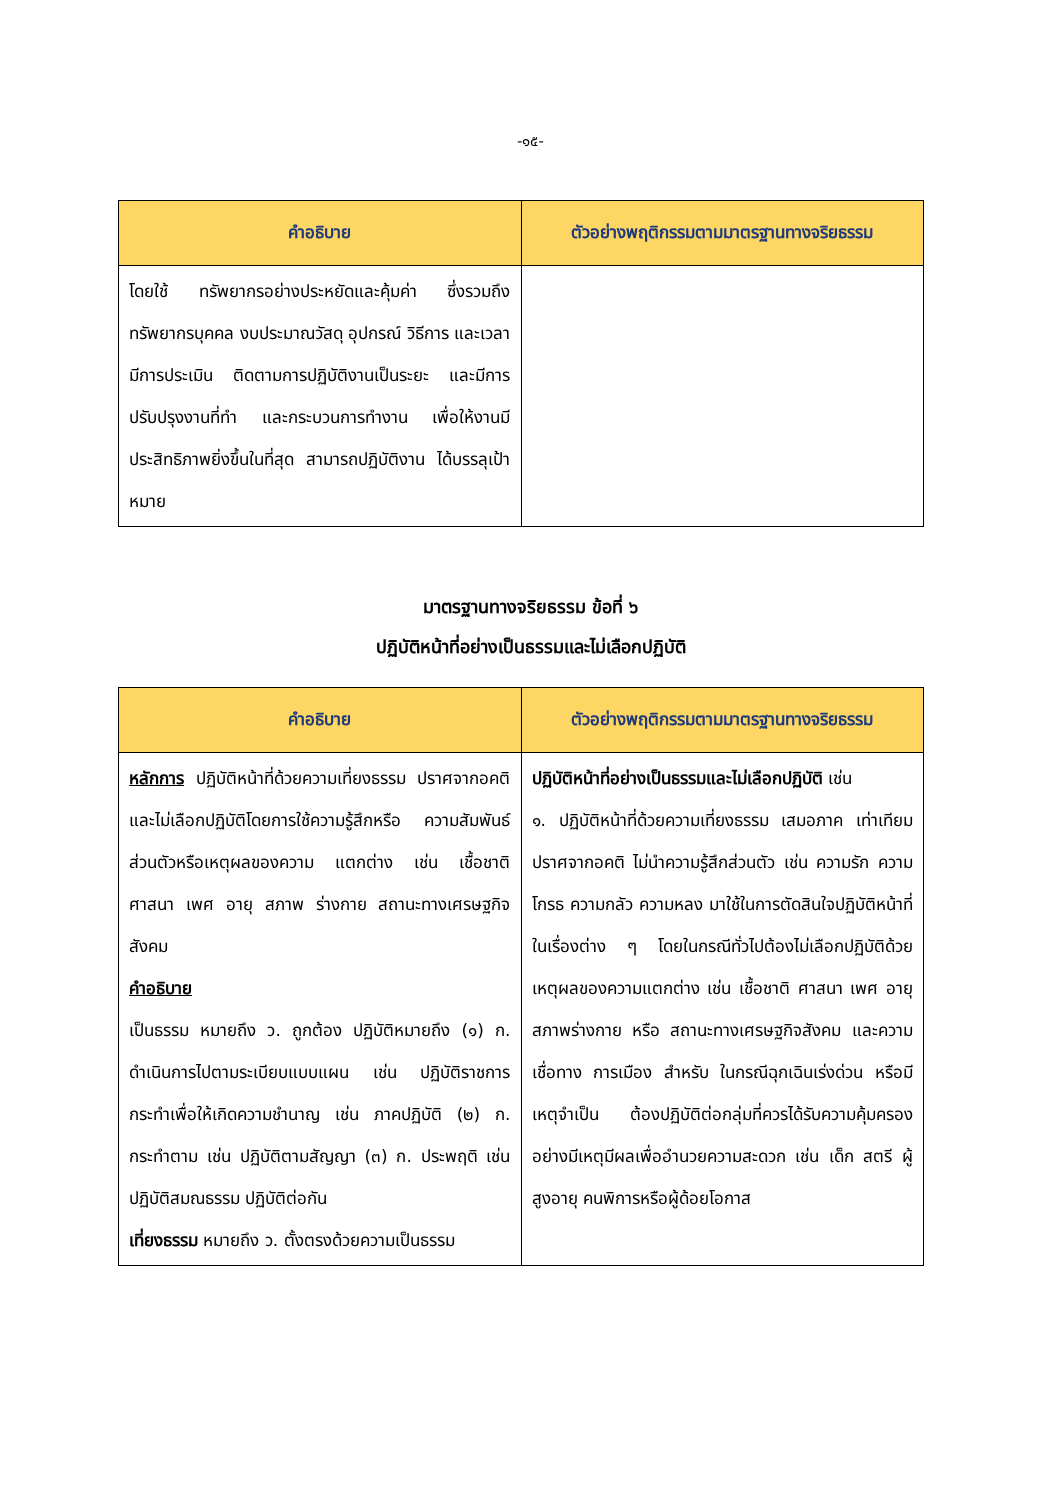-๑๕-
| คำอธิบาย | ตัวอย่างพฤติกรรมตามมาตรฐานทางจริยธรรม |
| --- | --- |
| โดยใช้ ทรัพยากรอย่างประหยัดและคุ้มค่า ซึ่งรวมถึง ทรัพยากรบุคคล งบประมาณวัสดุ อุปกรณ์ วิธีการ และเวลามีการประเมิน ติดตามการปฏิบัติงานเป็นระยะ และมีการปรับปรุงงานที่ทำ และกระบวนการทำงาน เพื่อให้งานมีประสิทธิภาพยิ่งขึ้นในที่สุด สามารถปฏิบัติงาน ได้บรรลุเป้าหมาย | |
มาตรฐานทางจริยธรรม ข้อที่ ๖
ปฏิบัติหน้าที่อย่างเป็นธรรมและไม่เลือกปฏิบัติ
| คำอธิบาย | ตัวอย่างพฤติกรรมตามมาตรฐานทางจริยธรรม |
| --- | --- |
| หลักการ ปฏิบัติหน้าที่ด้วยความเที่ยงธรรม ปราศจากอคติ และไม่เลือกปฏิบัติโดยการใช้ความรู้สึกหรือ ความสัมพันธ์ส่วนตัวหรือเหตุผลของความ แตกต่าง เช่น เชื้อชาติ ศาสนา เพศ อายุ สภาพ ร่างกาย สถานะทางเศรษฐกิจสังคม คำอธิบาย เป็นธรรม หมายถึง ว. ถูกต้อง ปฏิบัติหมายถึง (๑) ก. ดำเนินการไปตามระเบียบแบบแผน เช่น ปฏิบัติราชการ กระทำเพื่อให้เกิดความชำนาญ เช่น ภาคปฏิบัติ (๒) ก. กระทำตาม เช่น ปฏิบัติตามสัญญา (๓) ก. ประพฤติ เช่น ปฏิบัติสมณธรรม ปฏิบัติต่อกัน เที่ยงธรรม หมายถึง ว. ตั้งตรงด้วยความเป็นธรรม | ปฏิบัติหน้าที่อย่างเป็นธรรมและไม่เลือกปฏิบัติ เช่น ๑. ปฏิบัติหน้าที่ด้วยความเที่ยงธรรม เสมอภาค เท่าเทียม ปราศจากอคติ ไม่นำความรู้สึกส่วนตัว เช่น ความรัก ความโกรธ ความกลัว ความหลง มาใช้ในการตัดสินใจปฏิบัติหน้าที่ ในเรื่องต่าง ๆ โดยในกรณีทั่วไปต้องไม่เลือกปฏิบัติด้วยเหตุผลของความแตกต่าง เช่น เชื้อชาติ ศาสนา เพศ อายุ สภาพร่างกาย หรือ สถานะทางเศรษฐกิจสังคม และความเชื่อทาง การเมือง สำหรับ ในกรณีฉุกเฉินเร่งด่วน หรือมีเหตุจำเป็น ต้องปฏิบัติต่อกลุ่มที่ควรได้รับความคุ้มครองอย่างมีเหตุมีผลเพื่ออำนวยความสะดวก เช่น เด็ก สตรี ผู้สูงอายุ คนพิการหรือผู้ด้อยโอกาส |